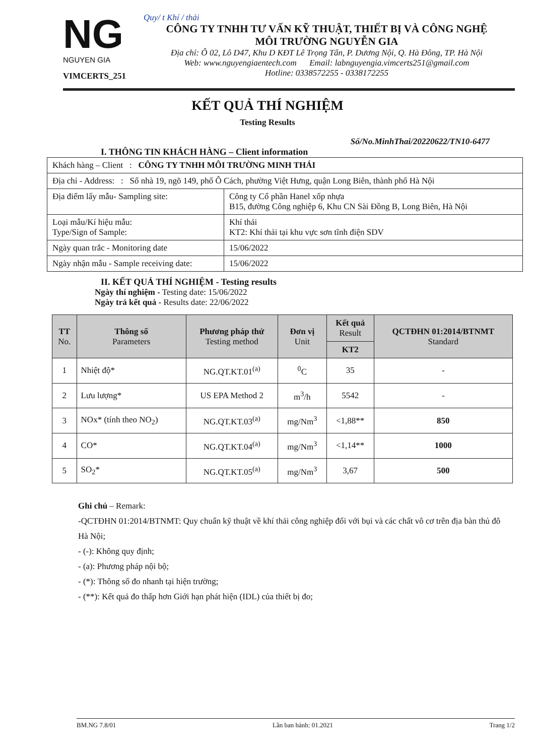NG
NGUYEN GIA
VIMCERTS_251
Quy/ t Khí / thải
CÔNG TY TNHH TƯ VẤN KỸ THUẬT, THIẾT BỊ VÀ CÔNG NGHỆ
MÔI TRƯỜNG NGUYỄN GIA
Địa chỉ: Ô 02, Lô D47, Khu D KĐT Lê Trọng Tấn, P. Dương Nội, Q. Hà Đông, TP. Hà Nội
Web: www.nguyengiaentech.com Email: labnguyengia.vimcerts251@gmail.com
Hotline: 0338572255 - 0338172255
KẾT QUẢ THÍ NGHIỆM
Testing Results
Số/No.MinhThai/20220622/TN10-6477
I. THÔNG TIN KHÁCH HÀNG – Client information
| Khách hàng – Client : CÔNG TY TNHH MÔI TRƯỜNG MINH THÁI | |
| Địa chỉ - Address: : Số nhà 19, ngõ 149, phố Ô Cách, phường Việt Hưng, quận Long Biên, thành phố Hà Nội | |
| Địa điểm lấy mẫu- Sampling site: | Công ty Cổ phần Hanel xốp nhựa B15, đường Công nghiệp 6, Khu CN Sài Đồng B, Long Biên, Hà Nội |
| Loại mẫu/Kí hiệu mẫu: Type/Sign of Sample: | Khí thải KT2: Khí thải tại khu vực sơn tĩnh điện SDV |
| Ngày quan trắc - Monitoring date | 15/06/2022 |
| Ngày nhận mẫu - Sample receiving date: | 15/06/2022 |
II. KẾT QUẢ THÍ NGHIỆM - Testing results
Ngày thí nghiệm - Testing date: 15/06/2022
Ngày trả kết quả - Results date: 22/06/2022
| TT No. | Thông số Parameters | Phương pháp thử Testing method | Đơn vị Unit | Kết quả Result | QCTĐHN 01:2014/BTNMT Standard |
| --- | --- | --- | --- | --- | --- |
| | | | | KT2 | |
| 1 | Nhiệt độ* | NG.QT.KT.01<sup>(a)</sup> | <sup>0</sup> C | 35 | - |
| 2 | Lưu lượng* | US EPA Method 2 | m<sup>3</sup>/h | 5542 | - |
| 3 | NOx* (tính theo NO<sub>2</sub>) | NG.QT.KT.03<sup>(a)</sup> | mg/Nm<sup>3</sup> | <1,88** | 850 |
| 4 | CO* | NG.QT.KT.04<sup>(a)</sup> | mg/Nm<sup>3</sup> | <1,14** | 1000 |
| 5 | SO<sub>2</sub>* | NG.QT.KT.05<sup>(a)</sup> | mg/Nm<sup>3</sup> | 3,67 | 500 |
Ghi chú – Remark:
-QCTĐHN 01:2014/BTNMT: Quy chuẩn kỹ thuật về khí thải công nghiệp đối với bụi và các chất vô cơ trên địa bàn thủ đô Hà Nội;
- (-): Không quy định;
- (a): Phương pháp nội bộ;
- (*): Thông số đo nhanh tại hiện trường;
- (**): Kết quả đo thấp hơn Giới hạn phát hiện (IDL) của thiết bị đo;
BM.NG 7.8/01 Lần ban hành: 01.2021 Trang 1/2